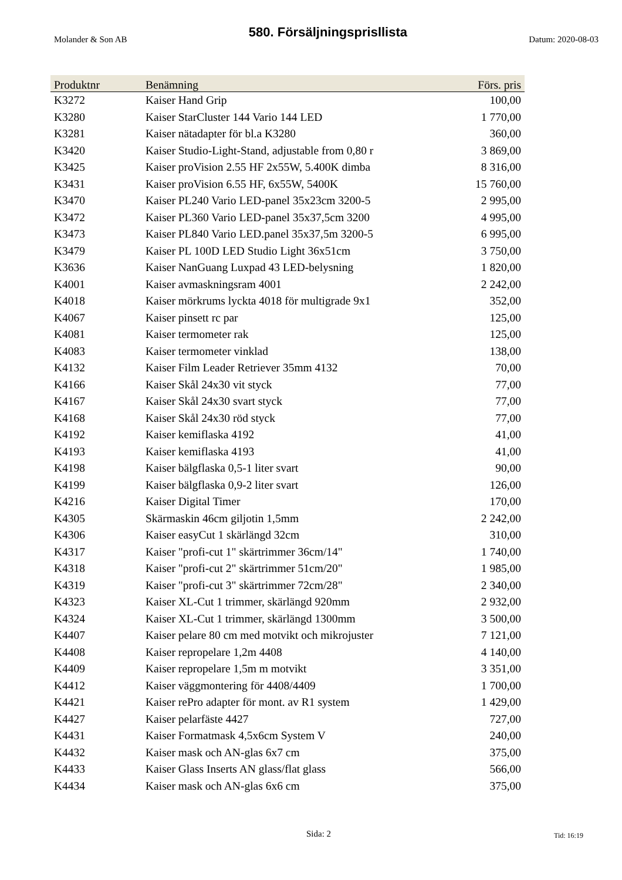Molander & Son AB 580. Försäljningsprisllista Datum: 2020-08-03
| Produktnr | Benämning | Förs. pris |
| --- | --- | --- |
| K3272 | Kaiser Hand Grip | 100,00 |
| K3280 | Kaiser StarCluster 144 Vario 144 LED | 1 770,00 |
| K3281 | Kaiser nätadapter för bl.a K3280 | 360,00 |
| K3420 | Kaiser Studio-Light-Stand, adjustable from 0,80 r | 3 869,00 |
| K3425 | Kaiser proVision 2.55 HF 2x55W, 5.400K dimba | 8 316,00 |
| K3431 | Kaiser proVision 6.55 HF, 6x55W, 5400K | 15 760,00 |
| K3470 | Kaiser PL240 Vario LED-panel 35x23cm 3200-5 | 2 995,00 |
| K3472 | Kaiser PL360 Vario LED-panel 35x37,5cm 3200 | 4 995,00 |
| K3473 | Kaiser PL840 Vario LED.panel 35x37,5m 3200-5 | 6 995,00 |
| K3479 | Kaiser PL 100D LED Studio Light 36x51cm | 3 750,00 |
| K3636 | Kaiser NanGuang Luxpad 43 LED-belysning | 1 820,00 |
| K4001 | Kaiser avmaskningsram 4001 | 2 242,00 |
| K4018 | Kaiser mörkrums lyckta 4018 för multigrade 9x1 | 352,00 |
| K4067 | Kaiser pinsett rc par | 125,00 |
| K4081 | Kaiser termometer rak | 125,00 |
| K4083 | Kaiser termometer vinklad | 138,00 |
| K4132 | Kaiser Film Leader Retriever 35mm 4132 | 70,00 |
| K4166 | Kaiser Skål 24x30 vit styck | 77,00 |
| K4167 | Kaiser Skål 24x30 svart styck | 77,00 |
| K4168 | Kaiser Skål 24x30 röd styck | 77,00 |
| K4192 | Kaiser kemiflaska 4192 | 41,00 |
| K4193 | Kaiser kemiflaska 4193 | 41,00 |
| K4198 | Kaiser bälgflaska 0,5-1 liter svart | 90,00 |
| K4199 | Kaiser bälgflaska 0,9-2 liter svart | 126,00 |
| K4216 | Kaiser Digital Timer | 170,00 |
| K4305 | Skärmaskin 46cm giljotin 1,5mm | 2 242,00 |
| K4306 | Kaiser easyCut 1 skärlängd 32cm | 310,00 |
| K4317 | Kaiser "profi-cut 1" skärtrimmer 36cm/14" | 1 740,00 |
| K4318 | Kaiser "profi-cut 2" skärtrimmer 51cm/20" | 1 985,00 |
| K4319 | Kaiser "profi-cut 3" skärtrimmer 72cm/28" | 2 340,00 |
| K4323 | Kaiser XL-Cut 1 trimmer, skärlängd 920mm | 2 932,00 |
| K4324 | Kaiser XL-Cut 1 trimmer, skärlängd 1300mm | 3 500,00 |
| K4407 | Kaiser pelare 80 cm med motvikt och mikrojuster | 7 121,00 |
| K4408 | Kaiser repropelare 1,2m 4408 | 4 140,00 |
| K4409 | Kaiser repropelare 1,5m m motvikt | 3 351,00 |
| K4412 | Kaiser väggmontering för 4408/4409 | 1 700,00 |
| K4421 | Kaiser rePro adapter för mont. av R1 system | 1 429,00 |
| K4427 | Kaiser pelarfäste 4427 | 727,00 |
| K4431 | Kaiser Formatmask 4,5x6cm System V | 240,00 |
| K4432 | Kaiser mask och AN-glas 6x7 cm | 375,00 |
| K4433 | Kaiser Glass Inserts AN glass/flat glass | 566,00 |
| K4434 | Kaiser mask och AN-glas 6x6 cm | 375,00 |
Sida: 2 Tid: 16:19